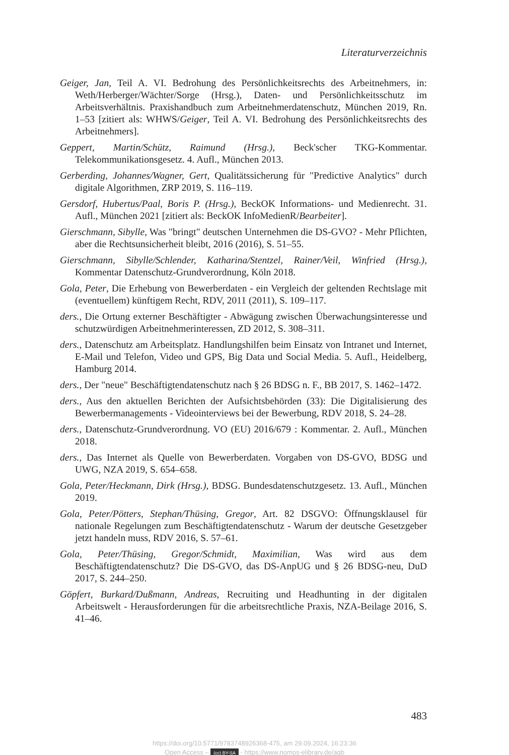Literaturverzeichnis
Geiger, Jan, Teil A. VI. Bedrohung des Persönlichkeitsrechts des Arbeitnehmers, in: Weth/Herberger/Wächter/Sorge (Hrsg.), Daten- und Persönlichkeitsschutz im Arbeitsverhältnis. Praxishandbuch zum Arbeitnehmerdatenschutz, München 2019, Rn. 1–53 [zitiert als: WHWS/Geiger, Teil A. VI. Bedrohung des Persönlichkeitsrechts des Arbeitnehmers].
Geppert, Martin/Schütz, Raimund (Hrsg.), Beck'scher TKG-Kommentar. Telekommunikationsgesetz. 4. Aufl., München 2013.
Gerberding, Johannes/Wagner, Gert, Qualitätssicherung für "Predictive Analytics" durch digitale Algorithmen, ZRP 2019, S. 116–119.
Gersdorf, Hubertus/Paal, Boris P. (Hrsg.), BeckOK Informations- und Medienrecht. 31. Aufl., München 2021 [zitiert als: BeckOK InfoMedienR/Bearbeiter].
Gierschmann, Sibylle, Was "bringt" deutschen Unternehmen die DS-GVO? - Mehr Pflichten, aber die Rechtsunsicherheit bleibt, 2016 (2016), S. 51–55.
Gierschmann, Sibylle/Schlender, Katharina/Stentzel, Rainer/Veil, Winfried (Hrsg.), Kommentar Datenschutz-Grundverordnung, Köln 2018.
Gola, Peter, Die Erhebung von Bewerberdaten - ein Vergleich der geltenden Rechtslage mit (eventuellem) künftigem Recht, RDV, 2011 (2011), S. 109–117.
ders., Die Ortung externer Beschäftigter - Abwägung zwischen Überwachungsinteresse und schutzwürdigen Arbeitnehmerinteressen, ZD 2012, S. 308–311.
ders., Datenschutz am Arbeitsplatz. Handlungshilfen beim Einsatz von Intranet und Internet, E-Mail und Telefon, Video und GPS, Big Data und Social Media. 5. Aufl., Heidelberg, Hamburg 2014.
ders., Der "neue" Beschäftigtendatenschutz nach § 26 BDSG n. F., BB 2017, S. 1462–1472.
ders., Aus den aktuellen Berichten der Aufsichtsbehörden (33): Die Digitalisierung des Bewerbermanagements - Videointerviews bei der Bewerbung, RDV 2018, S. 24–28.
ders., Datenschutz-Grundverordnung. VO (EU) 2016/679 : Kommentar. 2. Aufl., München 2018.
ders., Das Internet als Quelle von Bewerberdaten. Vorgaben von DS-GVO, BDSG und UWG, NZA 2019, S. 654–658.
Gola, Peter/Heckmann, Dirk (Hrsg.), BDSG. Bundesdatenschutzgesetz. 13. Aufl., München 2019.
Gola, Peter/Pötters, Stephan/Thüsing, Gregor, Art. 82 DSGVO: Öffnungsklausel für nationale Regelungen zum Beschäftigtendatenschutz - Warum der deutsche Gesetzgeber jetzt handeln muss, RDV 2016, S. 57–61.
Gola, Peter/Thüsing, Gregor/Schmidt, Maximilian, Was wird aus dem Beschäftigtendatenschutz? Die DS-GVO, das DS-AnpUG und § 26 BDSG-neu, DuD 2017, S. 244–250.
Göpfert, Burkard/Dußmann, Andreas, Recruiting und Headhunting in der digitalen Arbeitswelt - Herausforderungen für die arbeitsrechtliche Praxis, NZA-Beilage 2016, S. 41–46.
483
https://doi.org/10.5771/9783748926368-475, am 29.09.2024, 16:23:36
Open Access – (cc) BY-SA - https://www.nomos-elibrary.de/agb